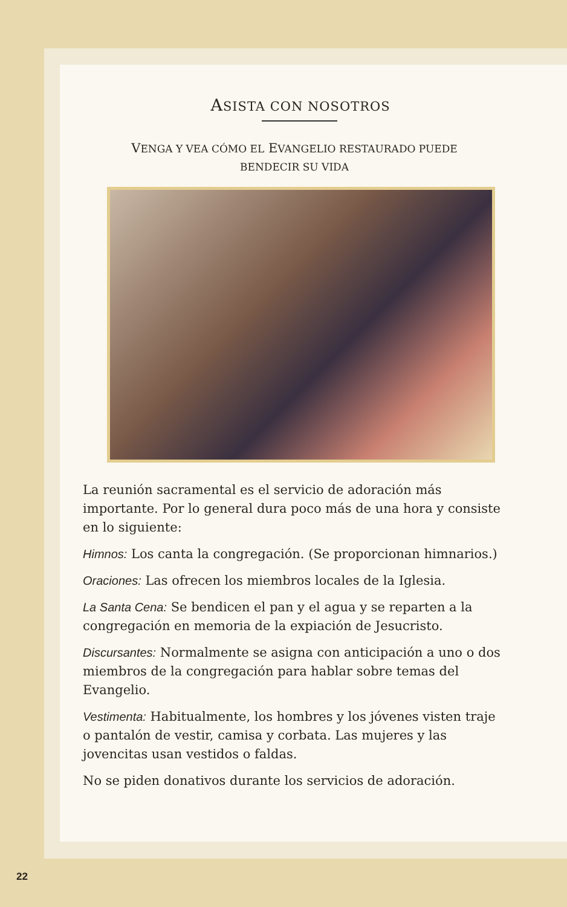ASISTA CON NOSOTROS
VENGA Y VEA CÓMO EL EVANGELIO RESTAURADO PUEDE
BENDECIR SU VIDA
La reunión sacramental es el servicio de adoración más importante. Por lo general dura poco más de una hora y consiste en lo siguiente:
Himnos: Los canta la congregación. (Se proporcionan himnarios.)
Oraciones: Las ofrecen los miembros locales de la Iglesia.
La Santa Cena: Se bendicen el pan y el agua y se reparten a la congregación en memoria de la expiación de Jesucristo.
Discursantes: Normalmente se asigna con anticipación a uno o dos miembros de la congregación para hablar sobre temas del Evangelio.
Vestimenta: Habitualmente, los hombres y los jóvenes visten traje o pantalón de vestir, camisa y corbata. Las mujeres y las jovencitas usan vestidos o faldas.
No se piden donativos durante los servicios de adoración.
22